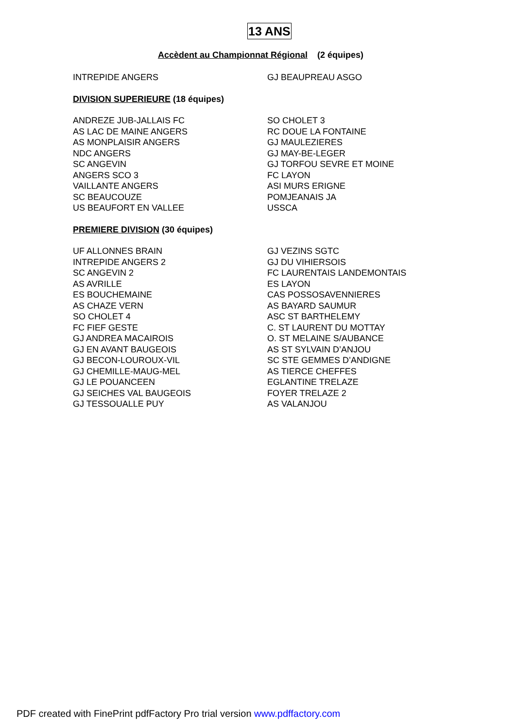13 ANS
Accèdent au Championnat Régional (2 équipes)
INTREPIDE ANGERS GJ BEAUPREAU ASGO
DIVISION SUPERIEURE (18 équipes)
ANDREZE JUB-JALLAIS FC
AS LAC DE MAINE ANGERS
AS MONPLAISIR ANGERS
NDC ANGERS
SC ANGEVIN
ANGERS SCO 3
VAILLANTE ANGERS
SC BEAUCOUZE
US BEAUFORT EN VALLEE
SO CHOLET 3
RC DOUE LA FONTAINE
GJ MAULEZIERES
GJ MAY-BE-LEGER
GJ TORFOU SEVRE ET MOINE
FC LAYON
ASI MURS ERIGNE
POMJEANAIS JA
USSCA
PREMIERE DIVISION (30 équipes)
UF ALLONNES BRAIN
INTREPIDE ANGERS 2
SC ANGEVIN 2
AS AVRILLE
ES BOUCHEMAINE
AS CHAZE VERN
SO CHOLET 4
FC FIEF GESTE
GJ ANDREA MACAIROIS
GJ EN AVANT BAUGEOIS
GJ BECON-LOUROUX-VIL
GJ CHEMILLE-MAUG-MEL
GJ LE POUANCEEN
GJ SEICHES VAL BAUGEOIS
GJ TESSOUALLE PUY
GJ VEZINS SGTC
GJ DU VIHIERSOIS
FC LAURENTAIS LANDEMONTAIS
ES LAYON
CAS POSSOSAVENNIERES
AS BAYARD SAUMUR
ASC ST BARTHELEMY
C. ST LAURENT DU MOTTAY
O. ST MELAINE S/AUBANCE
AS ST SYLVAIN D’ANJOU
SC STE GEMMES D’ANDIGNE
AS TIERCE CHEFFES
EGLANTINE TRELAZE
FOYER TRELAZE 2
AS VALANJOU
PDF created with FinePrint pdfFactory Pro trial version www.pdffactory.com